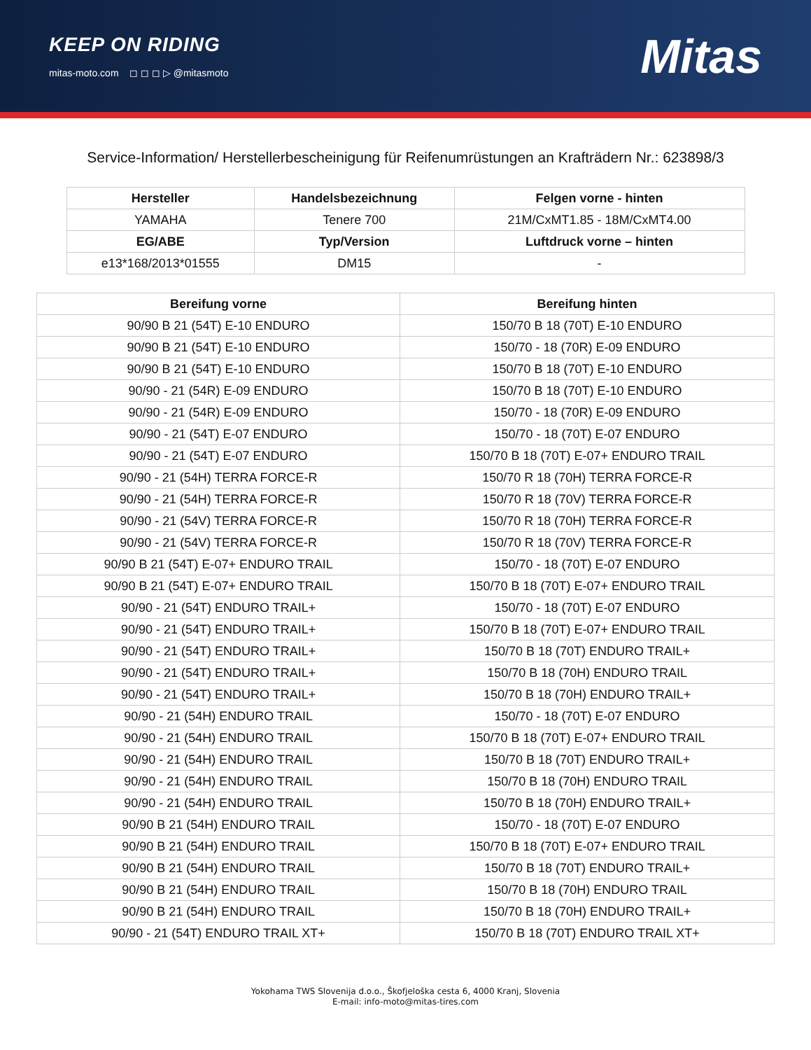KEEP ON RIDING
mitas-moto.com ◻ ◻ ◻ ▷ @mitasmoto
Mitas
Service-Information/ Herstellerbescheinigung für Reifenumrüstungen an Krafträdern Nr.: 623898/3
| Hersteller | Handelsbezeichnung | Felgen vorne - hinten |
| --- | --- | --- |
| YAMAHA | Tenere 700 | 21M/CxMT1.85 - 18M/CxMT4.00 |
| EG/ABE | Typ/Version | Luftdruck vorne – hinten |
| e13*168/2013*01555 | DM15 | - |
| Bereifung vorne | Bereifung hinten |
| --- | --- |
| 90/90 B 21 (54T) E-10 ENDURO | 150/70 B 18 (70T) E-10 ENDURO |
| 90/90 B 21 (54T) E-10 ENDURO | 150/70 - 18 (70R) E-09 ENDURO |
| 90/90 B 21 (54T) E-10 ENDURO | 150/70 B 18 (70T) E-10 ENDURO |
| 90/90 - 21 (54R) E-09 ENDURO | 150/70 B 18 (70T) E-10 ENDURO |
| 90/90 - 21 (54R) E-09 ENDURO | 150/70 - 18 (70R) E-09 ENDURO |
| 90/90 - 21 (54T) E-07 ENDURO | 150/70 - 18 (70T) E-07 ENDURO |
| 90/90 - 21 (54T) E-07 ENDURO | 150/70 B 18 (70T) E-07+ ENDURO TRAIL |
| 90/90 - 21 (54H) TERRA FORCE-R | 150/70 R 18 (70H) TERRA FORCE-R |
| 90/90 - 21 (54H) TERRA FORCE-R | 150/70 R 18 (70V) TERRA FORCE-R |
| 90/90 - 21 (54V) TERRA FORCE-R | 150/70 R 18 (70H) TERRA FORCE-R |
| 90/90 - 21 (54V) TERRA FORCE-R | 150/70 R 18 (70V) TERRA FORCE-R |
| 90/90 B 21 (54T) E-07+ ENDURO TRAIL | 150/70 - 18 (70T) E-07 ENDURO |
| 90/90 B 21 (54T) E-07+ ENDURO TRAIL | 150/70 B 18 (70T) E-07+ ENDURO TRAIL |
| 90/90 - 21 (54T) ENDURO TRAIL+ | 150/70 - 18 (70T) E-07 ENDURO |
| 90/90 - 21 (54T) ENDURO TRAIL+ | 150/70 B 18 (70T) E-07+ ENDURO TRAIL |
| 90/90 - 21 (54T) ENDURO TRAIL+ | 150/70 B 18 (70T) ENDURO TRAIL+ |
| 90/90 - 21 (54T) ENDURO TRAIL+ | 150/70 B 18 (70H) ENDURO TRAIL |
| 90/90 - 21 (54T) ENDURO TRAIL+ | 150/70 B 18 (70H) ENDURO TRAIL+ |
| 90/90 - 21 (54H) ENDURO TRAIL | 150/70 - 18 (70T) E-07 ENDURO |
| 90/90 - 21 (54H) ENDURO TRAIL | 150/70 B 18 (70T) E-07+ ENDURO TRAIL |
| 90/90 - 21 (54H) ENDURO TRAIL | 150/70 B 18 (70T) ENDURO TRAIL+ |
| 90/90 - 21 (54H) ENDURO TRAIL | 150/70 B 18 (70H) ENDURO TRAIL |
| 90/90 - 21 (54H) ENDURO TRAIL | 150/70 B 18 (70H) ENDURO TRAIL+ |
| 90/90 B 21 (54H) ENDURO TRAIL | 150/70 - 18 (70T) E-07 ENDURO |
| 90/90 B 21 (54H) ENDURO TRAIL | 150/70 B 18 (70T) E-07+ ENDURO TRAIL |
| 90/90 B 21 (54H) ENDURO TRAIL | 150/70 B 18 (70T) ENDURO TRAIL+ |
| 90/90 B 21 (54H) ENDURO TRAIL | 150/70 B 18 (70H) ENDURO TRAIL |
| 90/90 B 21 (54H) ENDURO TRAIL | 150/70 B 18 (70H) ENDURO TRAIL+ |
| 90/90 - 21 (54T) ENDURO TRAIL XT+ | 150/70 B 18 (70T) ENDURO TRAIL XT+ |
Yokohama TWS Slovenija d.o.o., Škofjeloška cesta 6, 4000 Kranj, Slovenia
E-mail: info-moto@mitas-tires.com